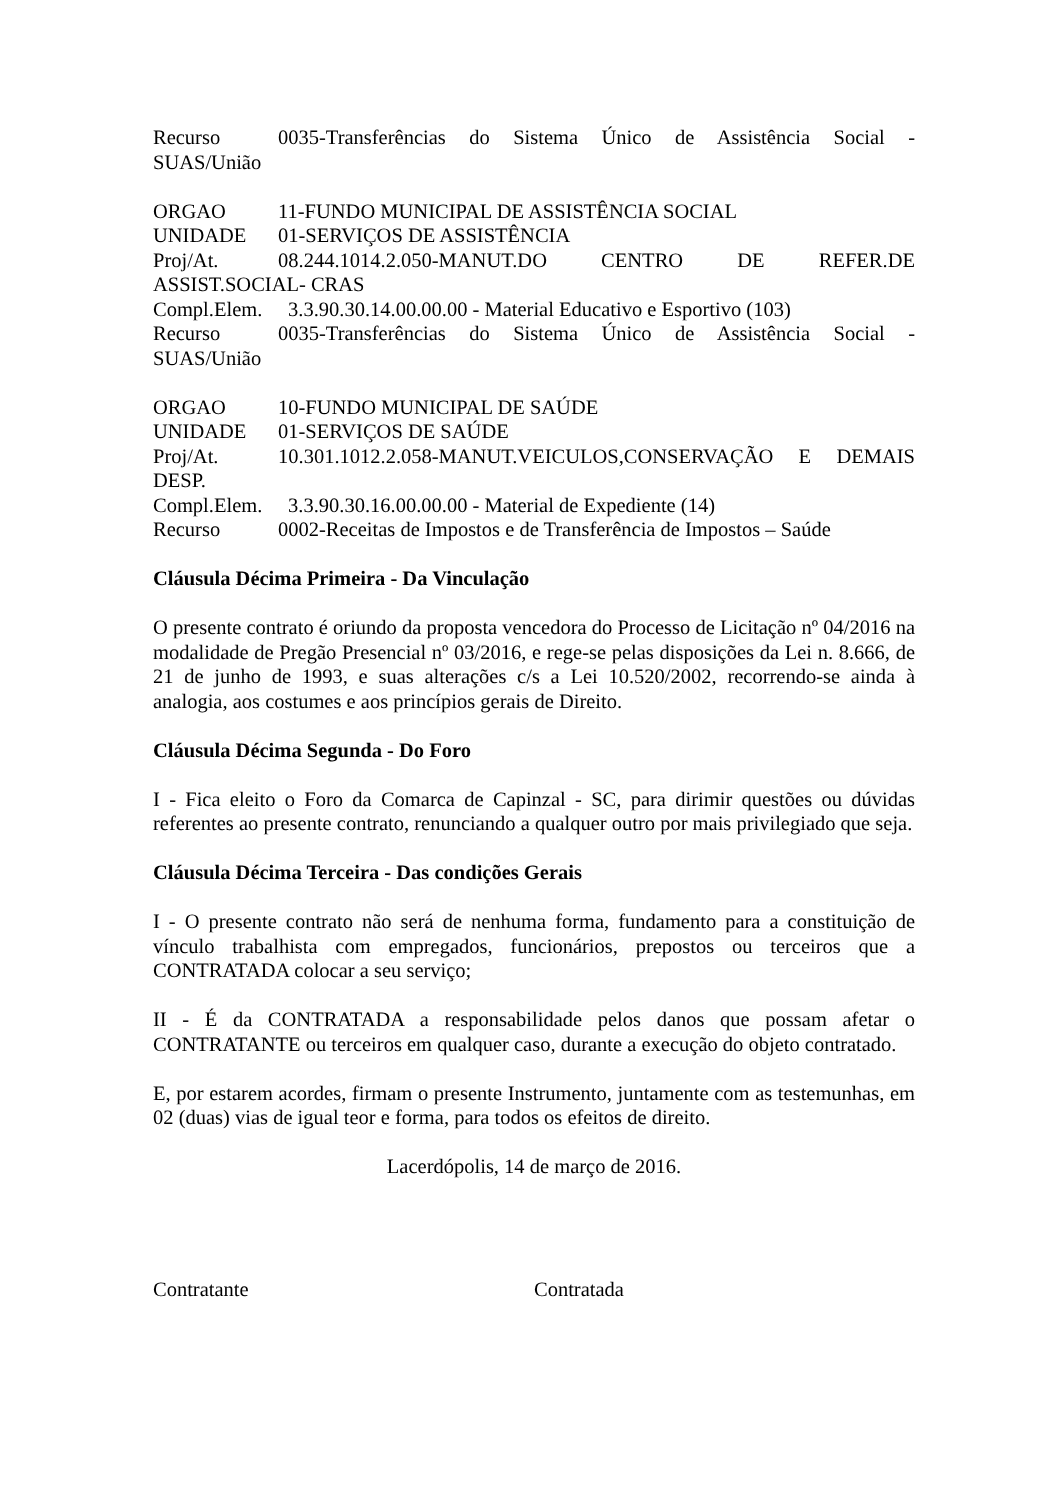Recurso 0035-Transferências do Sistema Único de Assistência Social -
SUAS/União
ORGAO 11-FUNDO MUNICIPAL DE ASSISTÊNCIA SOCIAL
UNIDADE 01-SERVIÇOS DE ASSISTÊNCIA
Proj/At. 08.244.1014.2.050-MANUT.DO CENTRO DE REFER.DE
ASSIST.SOCIAL- CRAS
Compl.Elem. 3.3.90.30.14.00.00.00 - Material Educativo e Esportivo (103)
Recurso 0035-Transferências do Sistema Único de Assistência Social -
SUAS/União
ORGAO 10-FUNDO MUNICIPAL DE SAÚDE
UNIDADE 01-SERVIÇOS DE SAÚDE
Proj/At. 10.301.1012.2.058-MANUT.VEICULOS,CONSERVAÇÃO E DEMAIS
DESP.
Compl.Elem. 3.3.90.30.16.00.00.00 - Material de Expediente (14)
Recurso 0002-Receitas de Impostos e de Transferência de Impostos – Saúde
Cláusula Décima Primeira - Da Vinculação
O presente contrato é oriundo da proposta vencedora do Processo de Licitação nº 04/2016 na modalidade de Pregão Presencial nº 03/2016, e rege-se pelas disposições da Lei n. 8.666, de 21 de junho de 1993, e suas alterações c/s a Lei 10.520/2002, recorrendo-se ainda à analogia, aos costumes e aos princípios gerais de Direito.
Cláusula Décima Segunda - Do Foro
I - Fica eleito o Foro da Comarca de Capinzal - SC, para dirimir questões ou dúvidas referentes ao presente contrato, renunciando a qualquer outro por mais privilegiado que seja.
Cláusula Décima Terceira - Das condições Gerais
I - O presente contrato não será de nenhuma forma, fundamento para a constituição de vínculo trabalhista com empregados, funcionários, prepostos ou terceiros que a CONTRATADA colocar a seu serviço;
II - É da CONTRATADA a responsabilidade pelos danos que possam afetar o CONTRATANTE ou terceiros em qualquer caso, durante a execução do objeto contratado.
E, por estarem acordes, firmam o presente Instrumento, juntamente com as testemunhas, em 02 (duas) vias de igual teor e forma, para todos os efeitos de direito.
Lacerdópolis, 14 de março de 2016.
Contratante Contratada